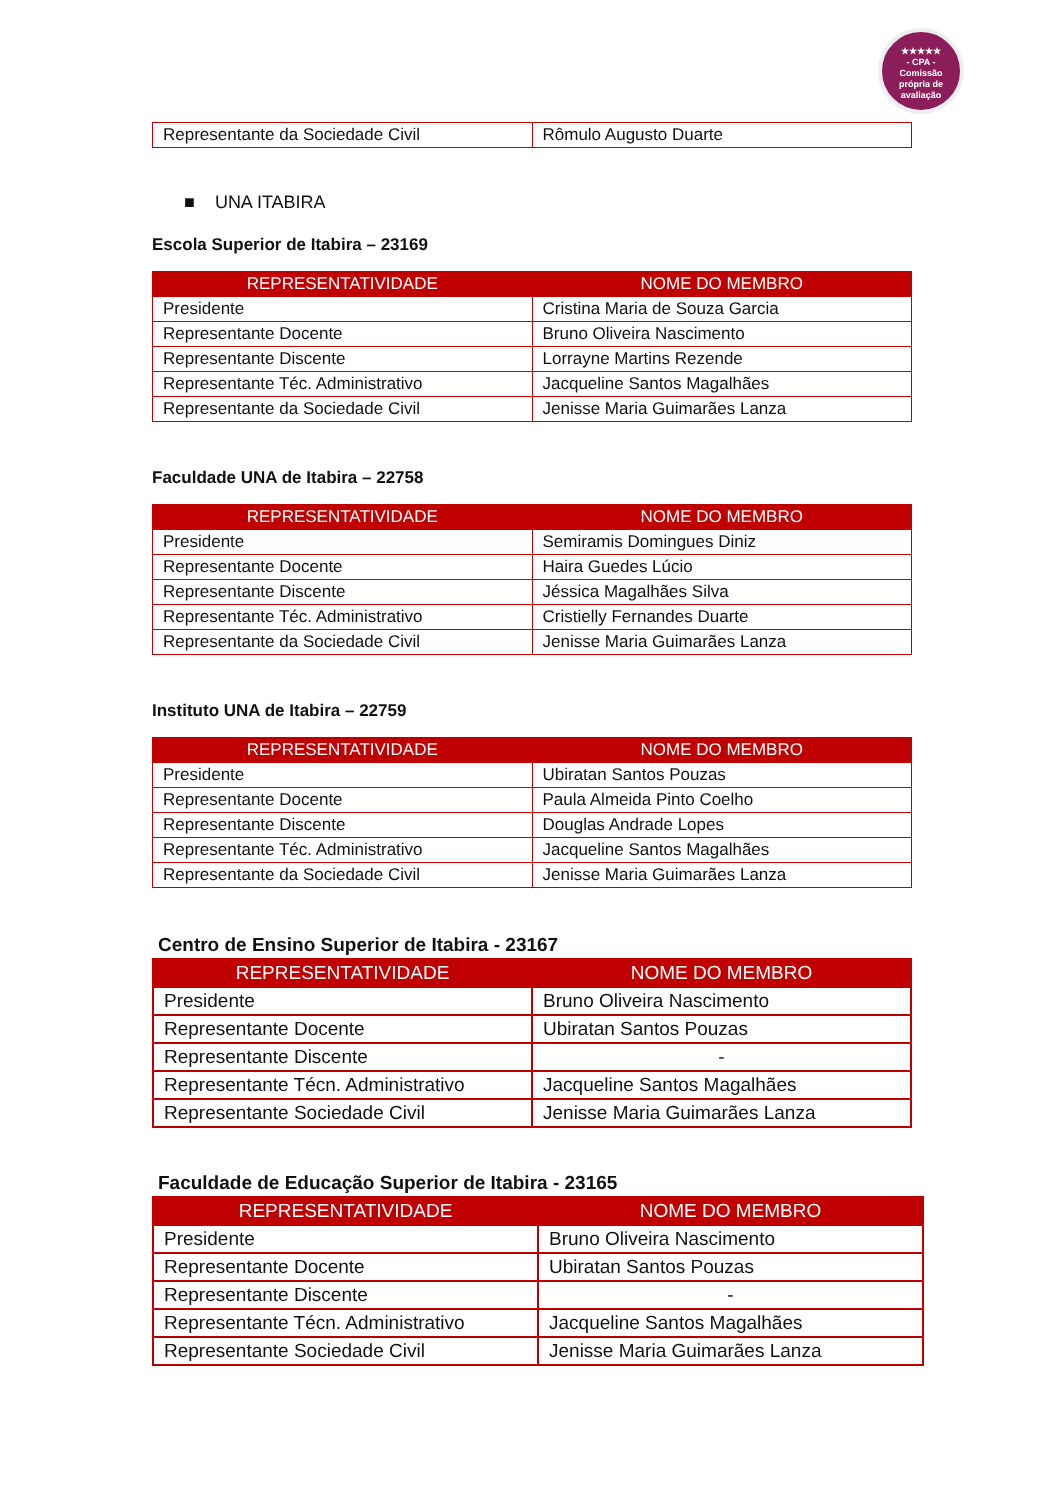★★★★★
- CPA -
Comissão
própria de
avaliação
| Representante da Sociedade Civil | Rômulo Augusto Duarte |
■ UNA ITABIRA
Escola Superior de Itabira – 23169
| REPRESENTATIVIDADE | NOME DO MEMBRO |
| --- | --- |
| Presidente | Cristina Maria de Souza Garcia |
| Representante Docente | Bruno Oliveira Nascimento |
| Representante Discente | Lorrayne Martins Rezende |
| Representante Téc. Administrativo | Jacqueline Santos Magalhães |
| Representante da Sociedade Civil | Jenisse Maria Guimarães Lanza |
Faculdade UNA de Itabira – 22758
| REPRESENTATIVIDADE | NOME DO MEMBRO |
| --- | --- |
| Presidente | Semiramis Domingues Diniz |
| Representante Docente | Haira Guedes Lúcio |
| Representante Discente | Jéssica Magalhães Silva |
| Representante Téc. Administrativo | Cristielly Fernandes Duarte |
| Representante da Sociedade Civil | Jenisse Maria Guimarães Lanza |
Instituto UNA de Itabira – 22759
| REPRESENTATIVIDADE | NOME DO MEMBRO |
| --- | --- |
| Presidente | Ubiratan Santos Pouzas |
| Representante Docente | Paula Almeida Pinto Coelho |
| Representante Discente | Douglas Andrade Lopes |
| Representante Téc. Administrativo | Jacqueline Santos Magalhães |
| Representante da Sociedade Civil | Jenisse Maria Guimarães Lanza |
Centro de Ensino Superior de Itabira - 23167
| REPRESENTATIVIDADE | NOME DO MEMBRO |
| --- | --- |
| Presidente | Bruno Oliveira Nascimento |
| Representante Docente | Ubiratan Santos Pouzas |
| Representante Discente | - |
| Representante Técn. Administrativo | Jacqueline Santos Magalhães |
| Representante Sociedade Civil | Jenisse Maria Guimarães Lanza |
Faculdade de Educação Superior de Itabira - 23165
| REPRESENTATIVIDADE | NOME DO MEMBRO |
| --- | --- |
| Presidente | Bruno Oliveira Nascimento |
| Representante Docente | Ubiratan Santos Pouzas |
| Representante Discente | - |
| Representante Técn. Administrativo | Jacqueline Santos Magalhães |
| Representante Sociedade Civil | Jenisse Maria Guimarães Lanza |